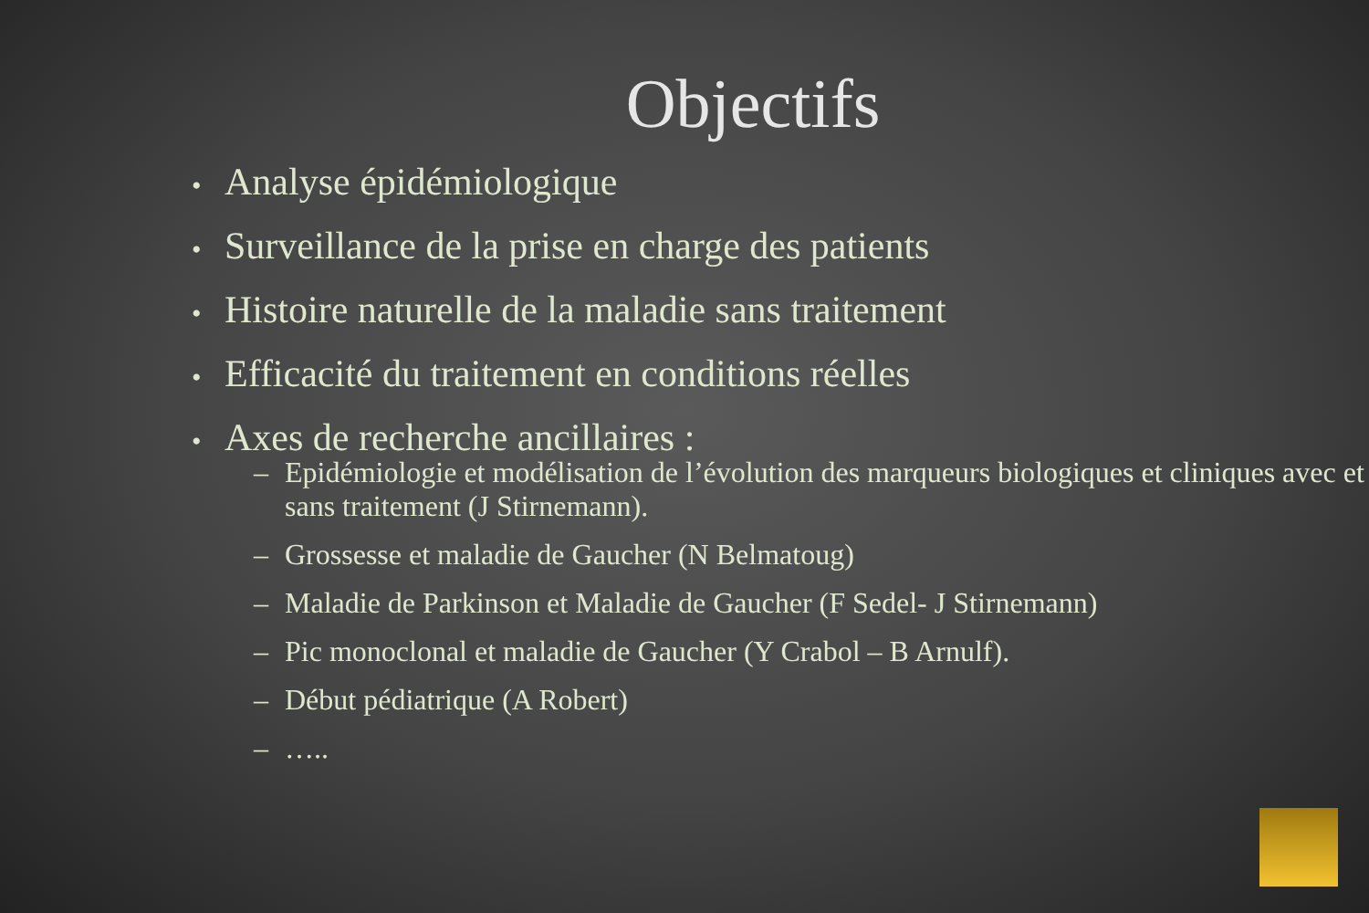Objectifs
• Analyse épidémiologique
• Surveillance de la prise en charge des patients
• Histoire naturelle de la maladie sans traitement
• Efficacité du traitement en conditions réelles
• Axes de recherche ancillaires :
– Epidémiologie et modélisation de l’évolution des marqueurs biologiques et cliniques avec et sans traitement (J Stirnemann).
– Grossesse et maladie de Gaucher (N Belmatoug)
– Maladie de Parkinson et Maladie de Gaucher (F Sedel- J Stirnemann)
– Pic monoclonal et maladie de Gaucher (Y Crabol – B Arnulf).
– Début pédiatrique (A Robert)
– …..